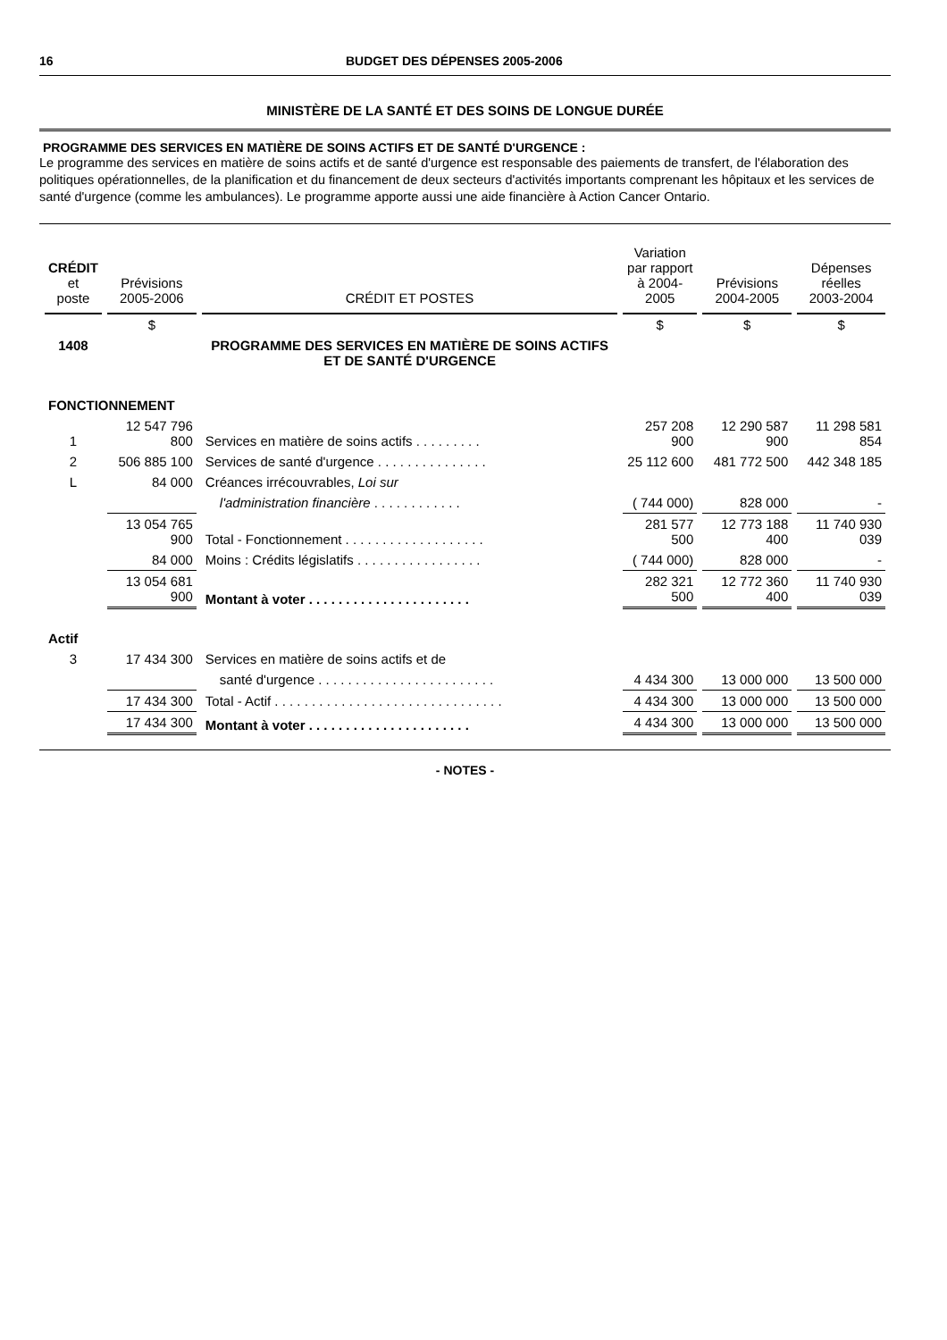16 BUDGET DES DÉPENSES 2005-2006
MINISTÈRE DE LA SANTÉ ET DES SOINS DE LONGUE DURÉE
PROGRAMME DES SERVICES EN MATIÈRE DE SOINS ACTIFS ET DE SANTÉ D'URGENCE :
Le programme des services en matière de soins actifs et de santé d'urgence est responsable des paiements de transfert, de l'élaboration des politiques opérationnelles, de la planification et du financement de deux secteurs d'activités importants comprenant les hôpitaux et les services de santé d'urgence (comme les ambulances). Le programme apporte aussi une aide financière à Action Cancer Ontario.
| CRÉDIT et poste | Prévisions 2005-2006 | CRÉDIT ET POSTES | Variation par rapport à 2004-2005 | Prévisions 2004-2005 | Dépenses réelles 2003-2004 |
| --- | --- | --- | --- | --- | --- |
| | $ | | $ | $ | $ |
| 1408 | | PROGRAMME DES SERVICES EN MATIÈRE DE SOINS ACTIFS ET DE SANTÉ D'URGENCE | | | |
| FONCTIONNEMENT | | | | | |
| 1 | 12 547 796 800 | Services en matière de soins actifs . . . . . . . . . | 257 208 900 | 12 290 587 900 | 11 298 581 854 |
| 2 | 506 885 100 | Services de santé d'urgence . . . . . . . . . . . . . . . | 25 112 600 | 481 772 500 | 442 348 185 |
| L | 84 000 | Créances irrécouvrables, Loi sur | | | |
| | | l'administration financière . . . . . . . . . . . . | ( 744 000) | 828 000 | - |
| | 13 054 765 900 | Total - Fonctionnement . . . . . . . . . . . . . . . . . . . | 281 577 500 | 12 773 188 400 | 11 740 930 039 |
| | 84 000 | Moins : Crédits législatifs . . . . . . . . . . . . . . . . . | ( 744 000) | 828 000 | - |
| | 13 054 681 900 | Montant à voter . . . . . . . . . . . . . . . . . . . . . . | 282 321 500 | 12 772 360 400 | 11 740 930 039 |
| Actif | | | | | |
| 3 | 17 434 300 | Services en matière de soins actifs et de | | | |
| | | santé d'urgence . . . . . . . . . . . . . . . . . . . . . . . . | 4 434 300 | 13 000 000 | 13 500 000 |
| | 17 434 300 | Total - Actif . . . . . . . . . . . . . . . . . . . . . . . . . . . . . . . | 4 434 300 | 13 000 000 | 13 500 000 |
| | 17 434 300 | Montant à voter . . . . . . . . . . . . . . . . . . . . . . | 4 434 300 | 13 000 000 | 13 500 000 |
- NOTES -